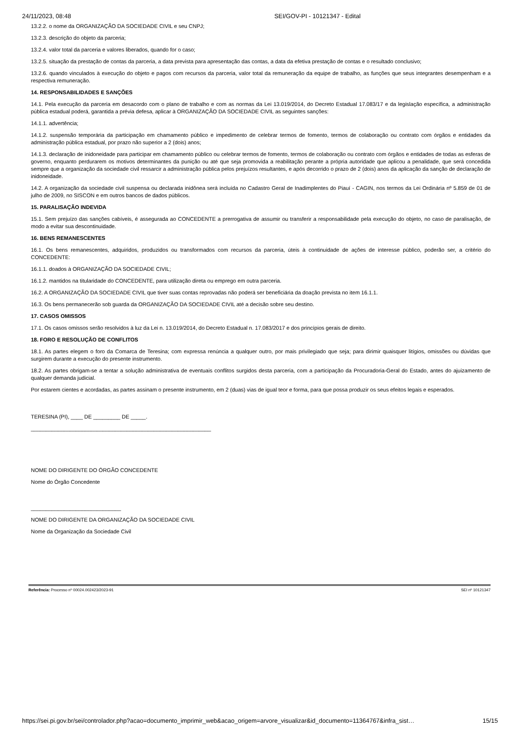24/11/2023, 08:48 SEI/GOV-PI - 10121347 - Edital
13.2.2. o nome da ORGANIZAÇÃO DA SOCIEDADE CIVIL e seu CNPJ;
13.2.3. descrição do objeto da parceria;
13.2.4. valor total da parceria e valores liberados, quando for o caso;
13.2.5. situação da prestação de contas da parceria, a data prevista para apresentação das contas, a data da efetiva prestação de contas e o resultado conclusivo;
13.2.6. quando vinculados à execução do objeto e pagos com recursos da parceria, valor total da remuneração da equipe de trabalho, as funções que seus integrantes desempenham e a respectiva remuneração.
14. RESPONSABILIDADES E SANÇÕES
14.1. Pela execução da parceria em desacordo com o plano de trabalho e com as normas da Lei 13.019/2014, do Decreto Estadual 17.083/17 e da legislação específica, a administração pública estadual poderá, garantida a prévia defesa, aplicar à ORGANIZAÇÃO DA SOCIEDADE CIVIL as seguintes sanções:
14.1.1. advertência;
14.1.2. suspensão temporária da participação em chamamento público e impedimento de celebrar termos de fomento, termos de colaboração ou contrato com órgãos e entidades da administração pública estadual, por prazo não superior a 2 (dois) anos;
14.1.3. declaração de inidoneidade para participar em chamamento público ou celebrar termos de fomento, termos de colaboração ou contrato com órgãos e entidades de todas as esferas de governo, enquanto perdurarem os motivos determinantes da punição ou até que seja promovida a reabilitação perante a própria autoridade que aplicou a penalidade, que será concedida sempre que a organização da sociedade civil ressarcir a administração pública pelos prejuízos resultantes, e após decorrido o prazo de 2 (dois) anos da aplicação da sanção de declaração de inidoneidade.
14.2. A organização da sociedade civil suspensa ou declarada inidônea será incluída no Cadastro Geral de Inadimplentes do Piauí - CAGIN, nos termos da Lei Ordinária nº 5.859 de 01 de julho de 2009, no SISCON e em outros bancos de dados públicos.
15. PARALISAÇÃO INDEVIDA
15.1. Sem prejuízo das sanções cabíveis, é assegurada ao CONCEDENTE a prerrogativa de assumir ou transferir a responsabilidade pela execução do objeto, no caso de paralisação, de modo a evitar sua descontinuidade.
16. BENS REMANESCENTES
16.1. Os bens remanescentes, adquiridos, produzidos ou transformados com recursos da parceria, úteis à continuidade de ações de interesse público, poderão ser, a critério do CONCEDENTE:
16.1.1. doados à ORGANIZAÇÃO DA SOCIEDADE CIVIL;
16.1.2. mantidos na titularidade do CONCEDENTE, para utilização direta ou emprego em outra parceria.
16.2. A ORGANIZAÇÃO DA SOCIEDADE CIVIL que tiver suas contas reprovadas não poderá ser beneficiária da doação prevista no item 16.1.1.
16.3. Os bens permanecerão sob guarda da ORGANIZAÇÃO DA SOCIEDADE CIVIL até a decisão sobre seu destino.
17. CASOS OMISSOS
17.1. Os casos omissos serão resolvidos à luz da Lei n. 13.019/2014, do Decreto Estadual n. 17.083/2017 e dos princípios gerais de direito.
18. FORO E RESOLUÇÃO DE CONFLITOS
18.1. As partes elegem o foro da Comarca de Teresina; com expressa renúncia a qualquer outro, por mais privilegiado que seja; para dirimir quaisquer litígios, omissões ou dúvidas que surgirem durante a execução do presente instrumento.
18.2. As partes obrigam-se a tentar a solução administrativa de eventuais conflitos surgidos desta parceria, com a participação da Procuradoria-Geral do Estado, antes do ajuizamento de qualquer demanda judicial.
Por estarem cientes e acordadas, as partes assinam o presente instrumento, em 2 (duas) vias de igual teor e forma, para que possa produzir os seus efeitos legais e esperados.
TERESINA (PI), ____ DE _________ DE _____.
____________________________________________________________
NOME DO DIRIGENTE DO ÓRGÃO CONCEDENTE
Nome do Órgão Concedente
______________________________
NOME DO DIRIGENTE DA ORGANIZAÇÃO DA SOCIEDADE CIVIL
Nome da Organização da Sociedade Civil
Referência: Processo nº 00024.002423/2023-91 SEI nº 10121347
https://sei.pi.gov.br/sei/controlador.php?acao=documento_imprimir_web&acao_origem=arvore_visualizar&id_documento=11364767&infra_sist… 15/15